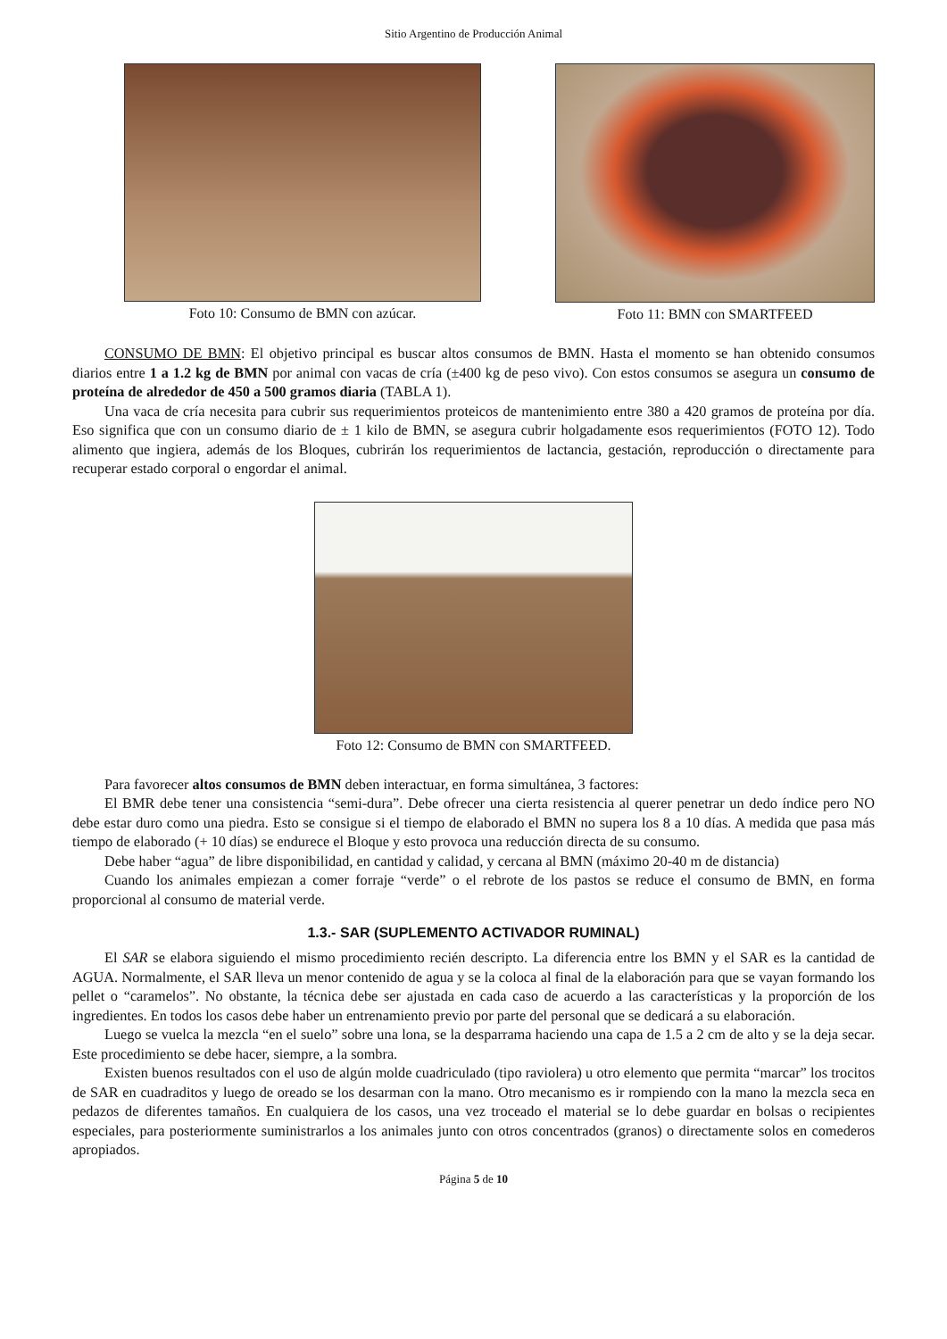Sitio Argentino de Producción Animal
Foto 10: Consumo de BMN con azúcar.
Foto 11: BMN con SMARTFEED
CONSUMO DE BMN: El objetivo principal es buscar altos consumos de BMN. Hasta el momento se han obtenido consumos diarios entre 1 a 1.2 kg de BMN por animal con vacas de cría (±400 kg de peso vivo). Con estos consumos se asegura un consumo de proteína de alrededor de 450 a 500 gramos diaria (TABLA 1).
Una vaca de cría necesita para cubrir sus requerimientos proteicos de mantenimiento entre 380 a 420 gramos de proteína por día. Eso significa que con un consumo diario de ± 1 kilo de BMN, se asegura cubrir holgadamente esos requerimientos (FOTO 12). Todo alimento que ingiera, además de los Bloques, cubrirán los requerimientos de lactancia, gestación, reproducción o directamente para recuperar estado corporal o engordar el animal.
Foto 12: Consumo de BMN con SMARTFEED.
Para favorecer altos consumos de BMN deben interactuar, en forma simultánea, 3 factores:
El BMR debe tener una consistencia “semi-dura”. Debe ofrecer una cierta resistencia al querer penetrar un dedo índice pero NO debe estar duro como una piedra. Esto se consigue si el tiempo de elaborado el BMN no supera los 8 a 10 días. A medida que pasa más tiempo de elaborado (+ 10 días) se endurece el Bloque y esto provoca una reducción directa de su consumo.
Debe haber “agua” de libre disponibilidad, en cantidad y calidad, y cercana al BMN (máximo 20-40 m de distancia)
Cuando los animales empiezan a comer forraje “verde” o el rebrote de los pastos se reduce el consumo de BMN, en forma proporcional al consumo de material verde.
1.3.- SAR (SUPLEMENTO ACTIVADOR RUMINAL)
El SAR se elabora siguiendo el mismo procedimiento recién descripto. La diferencia entre los BMN y el SAR es la cantidad de AGUA. Normalmente, el SAR lleva un menor contenido de agua y se la coloca al final de la elaboración para que se vayan formando los pellet o “caramelos”. No obstante, la técnica debe ser ajustada en cada caso de acuerdo a las características y la proporción de los ingredientes. En todos los casos debe haber un entrenamiento previo por parte del personal que se dedicará a su elaboración.
Luego se vuelca la mezcla “en el suelo” sobre una lona, se la desparrama haciendo una capa de 1.5 a 2 cm de alto y se la deja secar. Este procedimiento se debe hacer, siempre, a la sombra.
Existen buenos resultados con el uso de algún molde cuadriculado (tipo raviolera) u otro elemento que permita “marcar” los trocitos de SAR en cuadraditos y luego de oreado se los desarman con la mano. Otro mecanismo es ir rompiendo con la mano la mezcla seca en pedazos de diferentes tamaños. En cualquiera de los casos, una vez troceado el material se lo debe guardar en bolsas o recipientes especiales, para posteriormente suministrarlos a los animales junto con otros concentrados (granos) o directamente solos en comederos apropiados.
Página 5 de 10